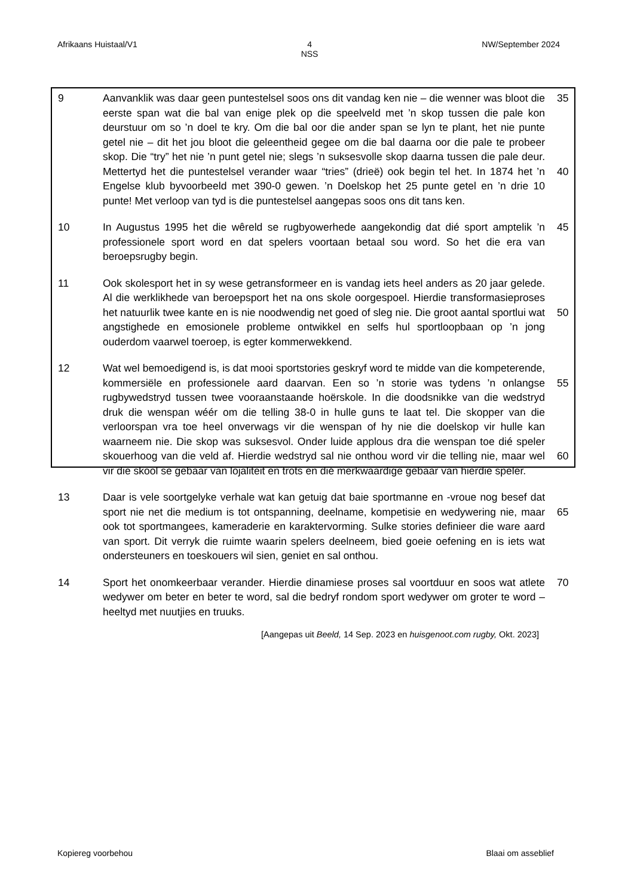Afrikaans Huistaal/V1 4
NSS NW/September 2024
9 Aanvanklik was daar geen puntestelsel soos ons dit vandag ken nie – die wenner was bloot die eerste span wat die bal van enige plek op die speelveld met ’n skop tussen die pale kon deurstuur om so ’n doel te kry. Om die bal oor die ander span se lyn te plant, het nie punte getel nie – dit het jou bloot die geleentheid gegee om die bal daarna oor die pale te probeer skop. Die “try” het nie ’n punt getel nie; slegs ’n suksesvolle skop daarna tussen die pale deur. Mettertyd het die puntestelsel verander waar “tries” (drieë) ook begin tel het. In 1874 het ’n Engelse klub byvoorbeeld met 390-0 gewen. ’n Doelskop het 25 punte getel en ’n drie 10 punte! Met verloop van tyd is die puntestelsel aangepas soos ons dit tans ken.
35
40
10 In Augustus 1995 het die wêreld se rugbyowerhede aangekondig dat dié sport amptelik ’n professionele sport word en dat spelers voortaan betaal sou word. So het die era van beroepsrugby begin.
45
11 Ook skolesport het in sy wese getransformeer en is vandag iets heel anders as 20 jaar gelede. Al die werklikhede van beroepsport het na ons skole oorgespoel. Hierdie transformasieproses het natuurlik twee kante en is nie noodwendig net goed of sleg nie. Die groot aantal sportlui wat angstighede en emosionele probleme ontwikkel en selfs hul sportloopbaan op ’n jong ouderdom vaarwel toeroep, is egter kommerwekkend.
50
12 Wat wel bemoedigend is, is dat mooi sportstories geskryf word te midde van die kompeterende, kommersiële en professionele aard daarvan. Een so ’n storie was tydens ’n onlangse rugbywedstryd tussen twee vooraanstaande hoërskole. In die doodsnikke van die wedstryd druk die wenspan wéér om die telling 38-0 in hulle guns te laat tel. Die skopper van die verloorspan vra toe heel onverwags vir die wenspan of hy nie die doelskop vir hulle kan waarneem nie. Die skop was suksesvol. Onder luide applous dra die wenspan toe dié speler skouerhoog van die veld af. Hierdie wedstryd sal nie onthou word vir die telling nie, maar wel vir die skool se gebaar van lojaliteit en trots en dié merkwaardige gebaar van hierdie speler.
55
60
13 Daar is vele soortgelyke verhale wat kan getuig dat baie sportmanne en -vroue nog besef dat sport nie net die medium is tot ontspanning, deelname, kompetisie en wedywering nie, maar ook tot sportmangees, kameraderie en karaktervorming. Sulke stories definieer die ware aard van sport. Dit verryk die ruimte waarin spelers deelneem, bied goeie oefening en is iets wat ondersteuners en toeskouers wil sien, geniet en sal onthou.
65
14 Sport het onomkeerbaar verander. Hierdie dinamiese proses sal voortduur en soos wat atlete wedywer om beter en beter te word, sal die bedryf rondom sport wedywer om groter te word – heeltyd met nuutjies en truuks.
70
[Aangepas uit Beeld, 14 Sep. 2023 en huisgenoot.com rugby, Okt. 2023]
Kopiereg voorbehou Blaai om asseblief